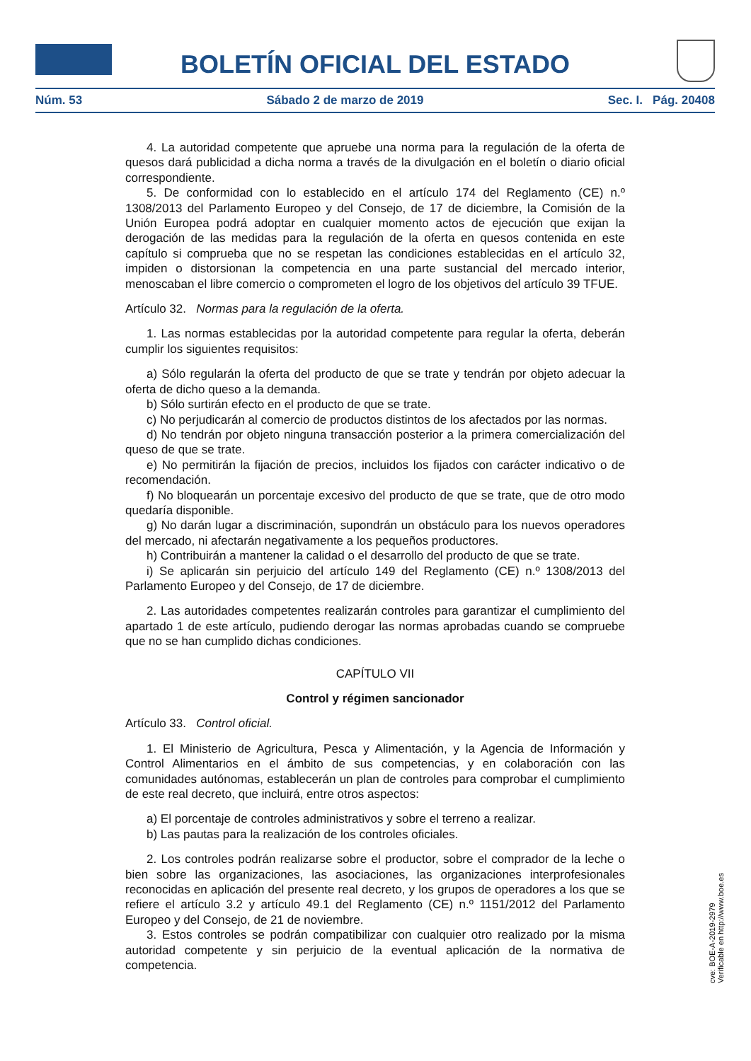BOLETÍN OFICIAL DEL ESTADO
Núm. 53 Sábado 2 de marzo de 2019 Sec. I. Pág. 20408
4. La autoridad competente que apruebe una norma para la regulación de la oferta de quesos dará publicidad a dicha norma a través de la divulgación en el boletín o diario oficial correspondiente.
5. De conformidad con lo establecido en el artículo 174 del Reglamento (CE) n.º 1308/2013 del Parlamento Europeo y del Consejo, de 17 de diciembre, la Comisión de la Unión Europea podrá adoptar en cualquier momento actos de ejecución que exijan la derogación de las medidas para la regulación de la oferta en quesos contenida en este capítulo si comprueba que no se respetan las condiciones establecidas en el artículo 32, impiden o distorsionan la competencia en una parte sustancial del mercado interior, menoscaban el libre comercio o comprometen el logro de los objetivos del artículo 39 TFUE.
Artículo 32. Normas para la regulación de la oferta.
1. Las normas establecidas por la autoridad competente para regular la oferta, deberán cumplir los siguientes requisitos:
a) Sólo regularán la oferta del producto de que se trate y tendrán por objeto adecuar la oferta de dicho queso a la demanda.
b) Sólo surtirán efecto en el producto de que se trate.
c) No perjudicarán al comercio de productos distintos de los afectados por las normas.
d) No tendrán por objeto ninguna transacción posterior a la primera comercialización del queso de que se trate.
e) No permitirán la fijación de precios, incluidos los fijados con carácter indicativo o de recomendación.
f) No bloquearán un porcentaje excesivo del producto de que se trate, que de otro modo quedaría disponible.
g) No darán lugar a discriminación, supondrán un obstáculo para los nuevos operadores del mercado, ni afectarán negativamente a los pequeños productores.
h) Contribuirán a mantener la calidad o el desarrollo del producto de que se trate.
i) Se aplicarán sin perjuicio del artículo 149 del Reglamento (CE) n.º 1308/2013 del Parlamento Europeo y del Consejo, de 17 de diciembre.
2. Las autoridades competentes realizarán controles para garantizar el cumplimiento del apartado 1 de este artículo, pudiendo derogar las normas aprobadas cuando se compruebe que no se han cumplido dichas condiciones.
CAPÍTULO VII
Control y régimen sancionador
Artículo 33. Control oficial.
1. El Ministerio de Agricultura, Pesca y Alimentación, y la Agencia de Información y Control Alimentarios en el ámbito de sus competencias, y en colaboración con las comunidades autónomas, establecerán un plan de controles para comprobar el cumplimiento de este real decreto, que incluirá, entre otros aspectos:
a) El porcentaje de controles administrativos y sobre el terreno a realizar.
b) Las pautas para la realización de los controles oficiales.
2. Los controles podrán realizarse sobre el productor, sobre el comprador de la leche o bien sobre las organizaciones, las asociaciones, las organizaciones interprofesionales reconocidas en aplicación del presente real decreto, y los grupos de operadores a los que se refiere el artículo 3.2 y artículo 49.1 del Reglamento (CE) n.º 1151/2012 del Parlamento Europeo y del Consejo, de 21 de noviembre.
3. Estos controles se podrán compatibilizar con cualquier otro realizado por la misma autoridad competente y sin perjuicio de la eventual aplicación de la normativa de competencia.
cve: BOE-A-2019-2979
Verificable en http://www.boe.es